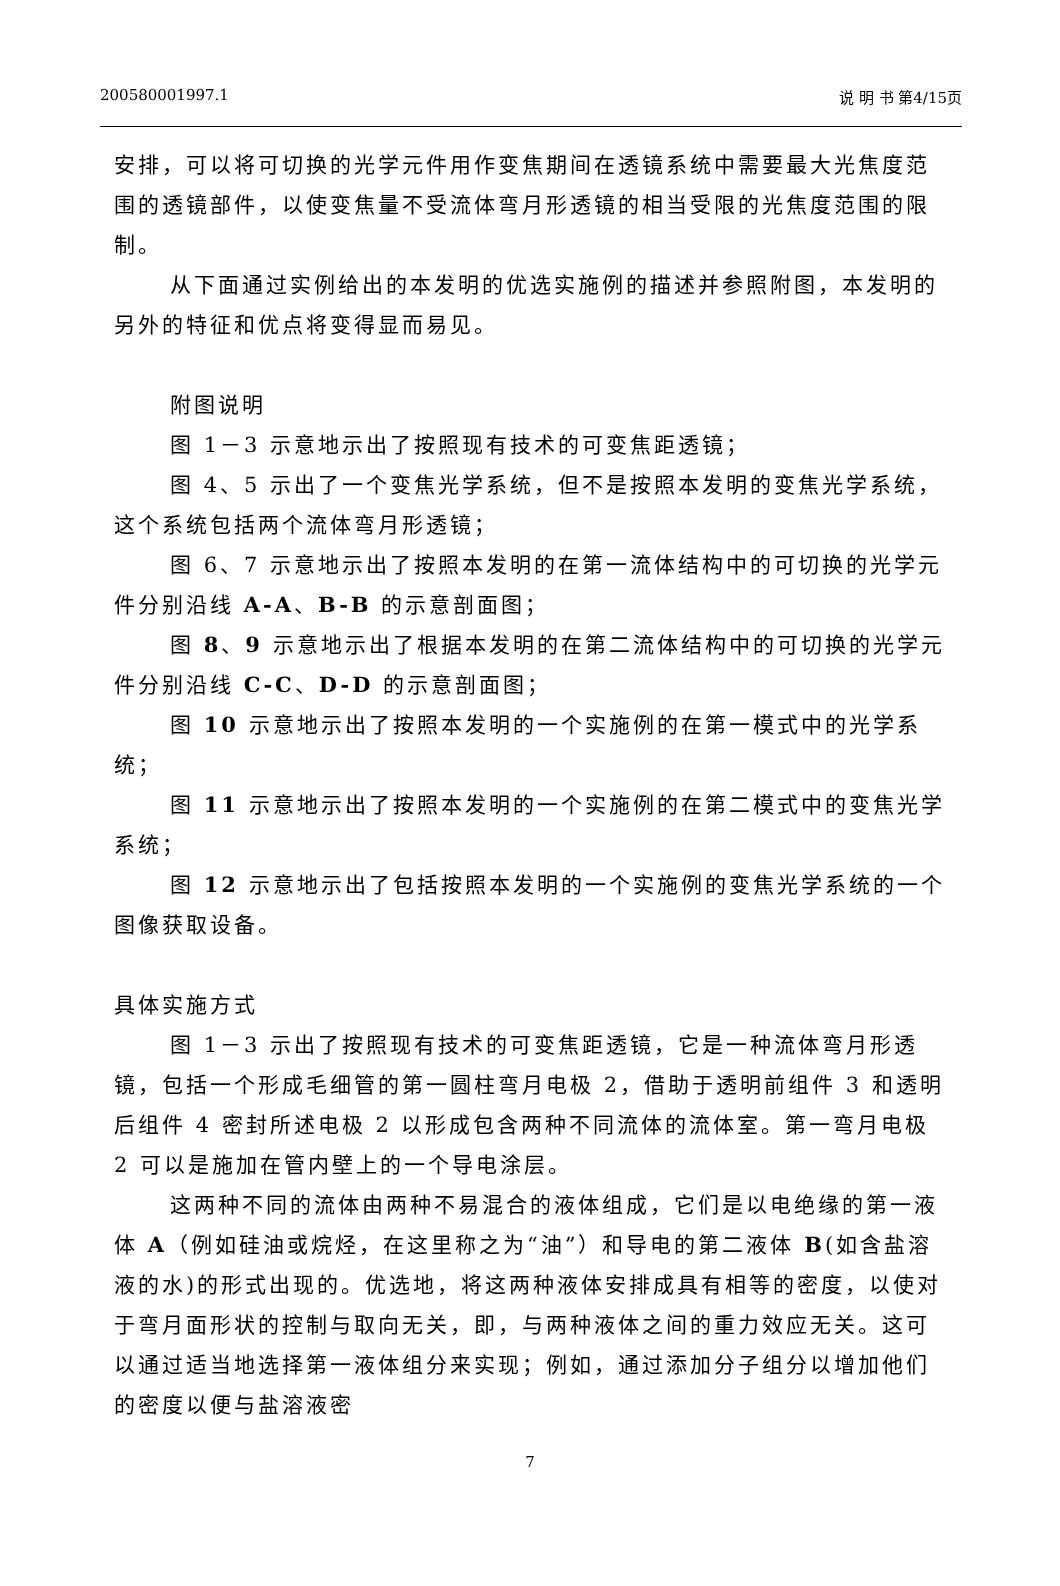200580001997.1 说 明 书 第4/15页
安排，可以将可切换的光学元件用作变焦期间在透镜系统中需要最大光焦度范围的透镜部件，以使变焦量不受流体弯月形透镜的相当受限的光焦度范围的限制。
从下面通过实例给出的本发明的优选实施例的描述并参照附图，本发明的另外的特征和优点将变得显而易见。
附图说明
图 1－3 示意地示出了按照现有技术的可变焦距透镜；
图 4、5 示出了一个变焦光学系统，但不是按照本发明的变焦光学系统，这个系统包括两个流体弯月形透镜；
图 6、7 示意地示出了按照本发明的在第一流体结构中的可切换的光学元件分别沿线 A-A、B-B 的示意剖面图；
图 8、9 示意地示出了根据本发明的在第二流体结构中的可切换的光学元件分别沿线 C-C、D-D 的示意剖面图；
图 10 示意地示出了按照本发明的一个实施例的在第一模式中的光学系统；
图 11 示意地示出了按照本发明的一个实施例的在第二模式中的变焦光学系统；
图 12 示意地示出了包括按照本发明的一个实施例的变焦光学系统的一个图像获取设备。
具体实施方式
图 1－3 示出了按照现有技术的可变焦距透镜，它是一种流体弯月形透镜，包括一个形成毛细管的第一圆柱弯月电极 2，借助于透明前组件 3 和透明后组件 4 密封所述电极 2 以形成包含两种不同流体的流体室。第一弯月电极 2 可以是施加在管内壁上的一个导电涂层。
这两种不同的流体由两种不易混合的液体组成，它们是以电绝缘的第一液体 A（例如硅油或烷烃，在这里称之为“油”）和导电的第二液体 B(如含盐溶液的水)的形式出现的。优选地，将这两种液体安排成具有相等的密度，以使对于弯月面形状的控制与取向无关，即，与两种液体之间的重力效应无关。这可以通过适当地选择第一液体组分来实现；例如，通过添加分子组分以增加他们的密度以便与盐溶液密
7